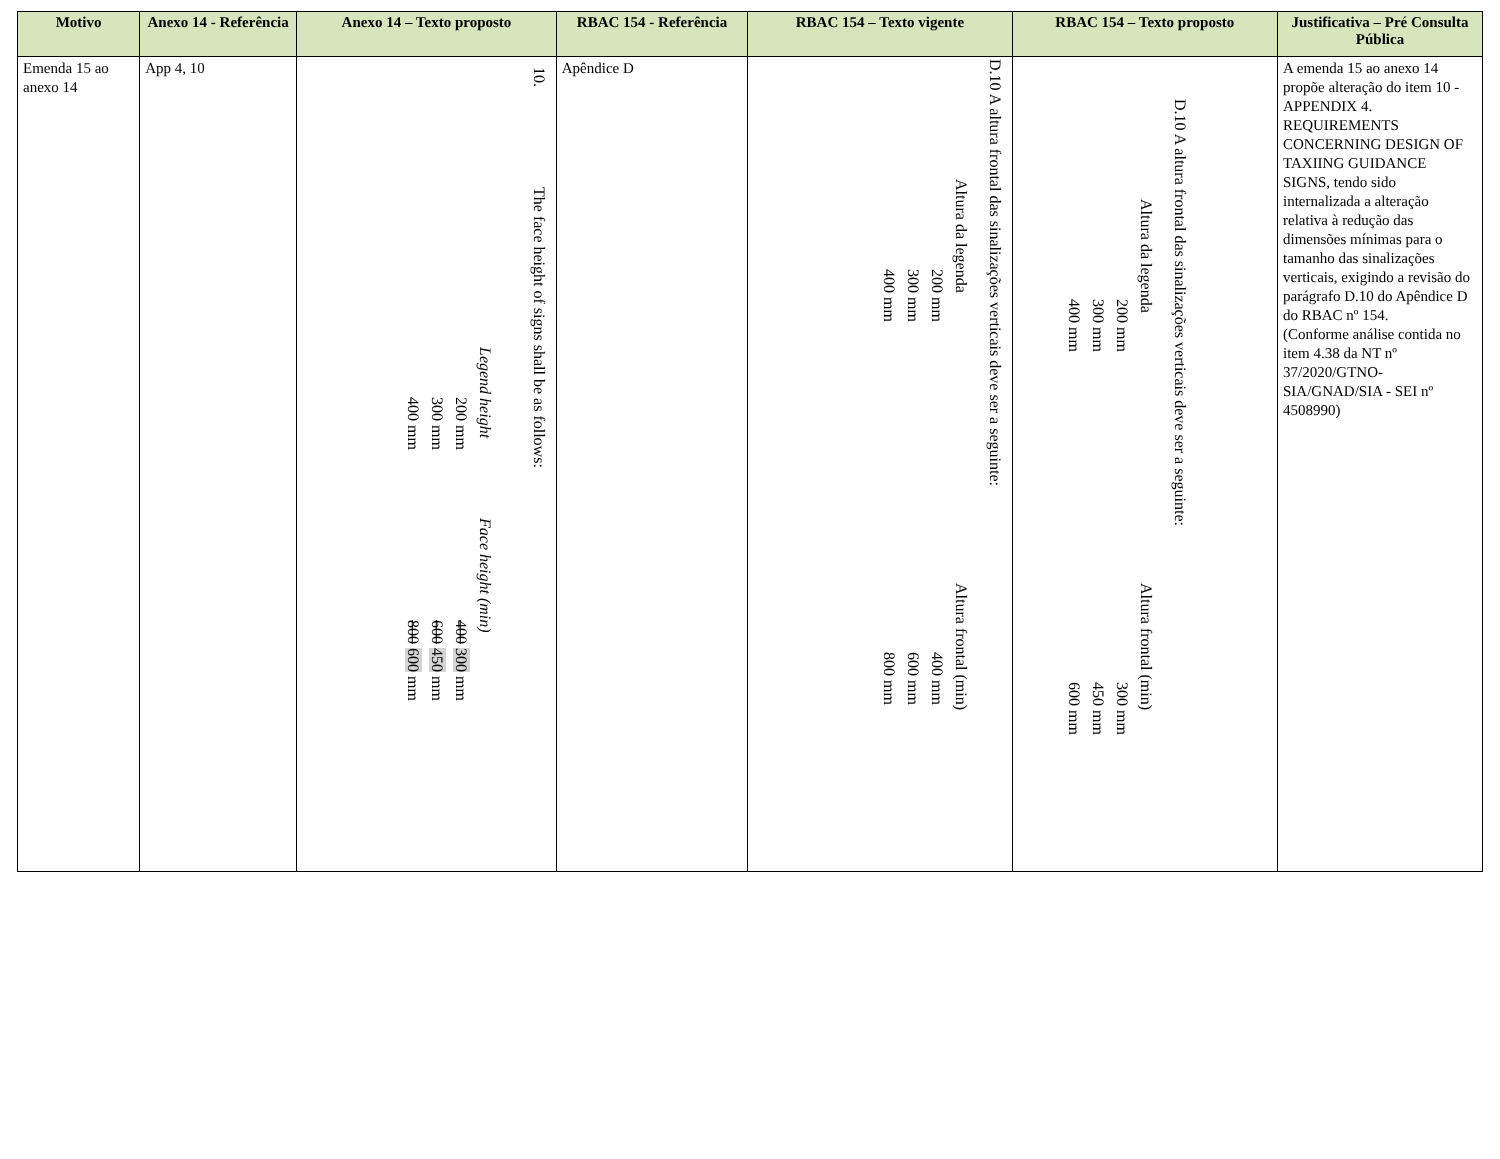| Motivo | Anexo 14 - Referência | Anexo 14 – Texto proposto | RBAC 154 - Referência | RBAC 154 – Texto vigente | RBAC 154 – Texto proposto | Justificativa – Pré Consulta Pública |
| --- | --- | --- | --- | --- | --- | --- |
| Emenda 15 ao anexo 14 | App 4, 10 | 10. The face height of signs shall be as follows: Legend height Face height (min) 200 mm 400 300 mm 300 mm 600 450 mm 400 mm 800 600 mm | Apêndice D | D.10 A altura frontal das sinalizações verticais deve ser a seguinte: Altura da legenda Altura frontal (min) 200 mm 400 mm 300 mm 600 mm 400 mm 800 mm | D.10 A altura frontal das sinalizações verticais deve ser a seguinte: Altura da legenda Altura frontal (min) 200 mm 300 mm 300 mm 450 mm 400 mm 600 mm | A emenda 15 ao anexo 14 propõe alteração do item 10 - APPENDIX 4. REQUIREMENTS CONCERNING DESIGN OF TAXIING GUIDANCE SIGNS, tendo sido internalizada a alteração relativa à redução das dimensões mínimas para o tamanho das sinalizações verticais, exigindo a revisão do parágrafo D.10 do Apêndice D do RBAC nº 154. (Conforme análise contida no item 4.38 da NT nº 37/2020/GTNO-SIA/GNAD/SIA - SEI nº 4508990) |